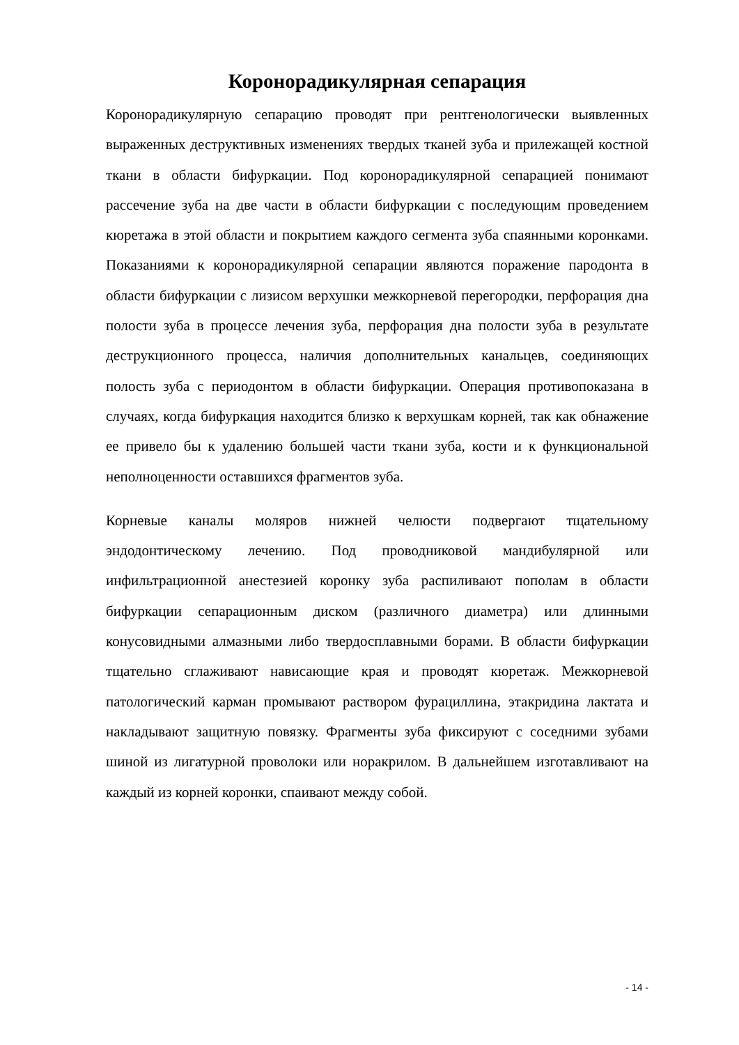Коронорадикулярная сепарация
Коронорадикулярную сепарацию проводят при рентгенологически выявленных выраженных деструктивных изменениях твердых тканей зуба и прилежащей костной ткани в области бифуркации. Под коронорадикулярной сепарацией понимают рассечение зуба на две части в области бифуркации с последующим проведением кюретажа в этой области и покрытием каждого сегмента зуба спаянными коронками. Показаниями к коронорадикулярной сепарации являются поражение пародонта в области бифуркации с лизисом верхушки межкорневой перегородки, перфорация дна полости зуба в процессе лечения зуба, перфорация дна полости зуба в результате деструкционного процесса, наличия дополнительных канальцев, соединяющих полость зуба с периодонтом в области бифуркации. Операция противопоказана в случаях, когда бифуркация находится близко к верхушкам корней, так как обнажение ее привело бы к удалению большей части ткани зуба, кости и к функциональной неполноценности оставшихся фрагментов зуба.
Корневые каналы моляров нижней челюсти подвергают тщательному эндодонтическому лечению. Под проводниковой мандибулярной или инфильтрационной анестезией коронку зуба распиливают пополам в области бифуркации сепарационным диском (различного диаметра) или длинными конусовидными алмазными либо твердосплавными борами. В области бифуркации тщательно сглаживают нависающие края и проводят кюретаж. Межкорневой патологический карман промывают раствором фурациллина, этакридина лактата и накладывают защитную повязку. Фрагменты зуба фиксируют с соседними зубами шиной из лигатурной проволоки или норакрилом. В дальнейшем изготавливают на каждый из корней коронки, спаивают между собой.
- 14 -